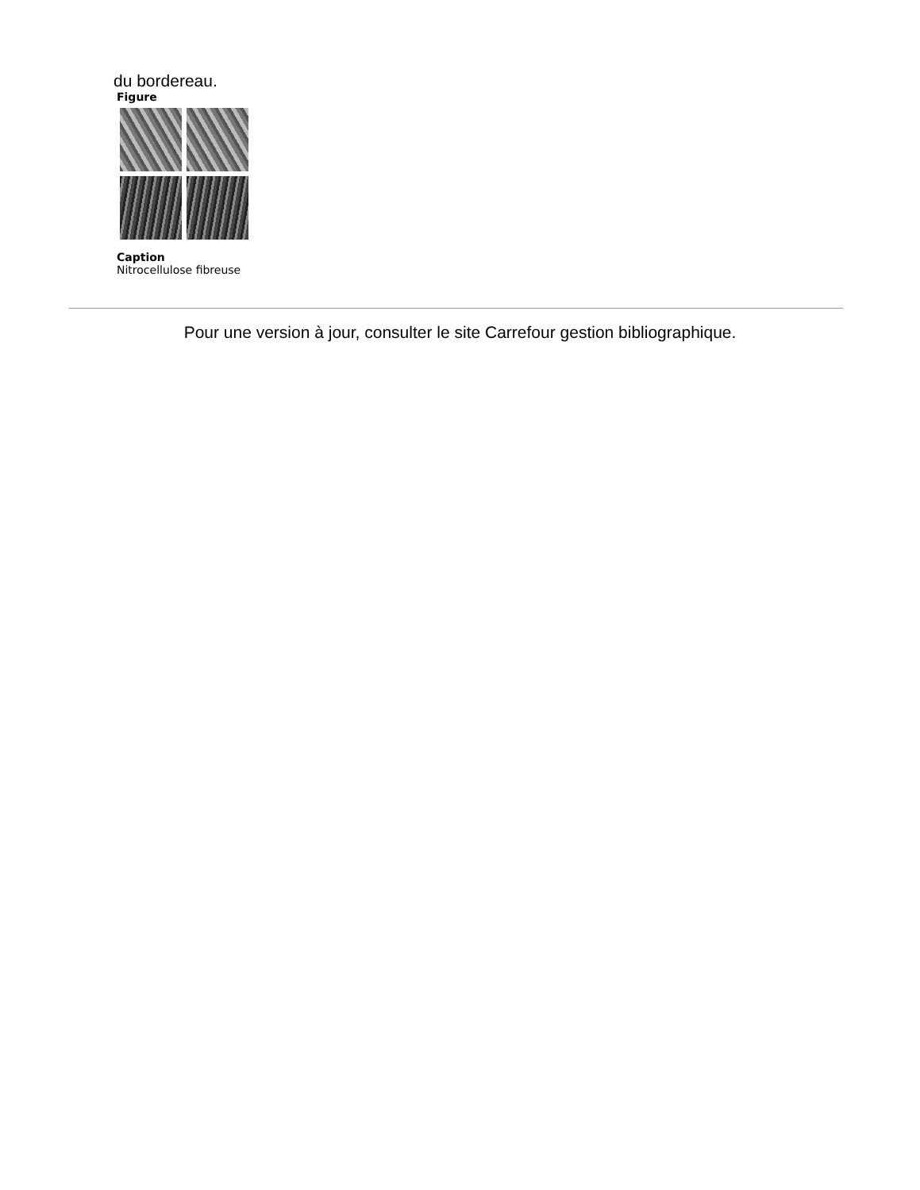du bordereau.
Figure
Caption
Nitrocellulose fibreuse
Pour une version à jour, consulter le site Carrefour gestion bibliographique.